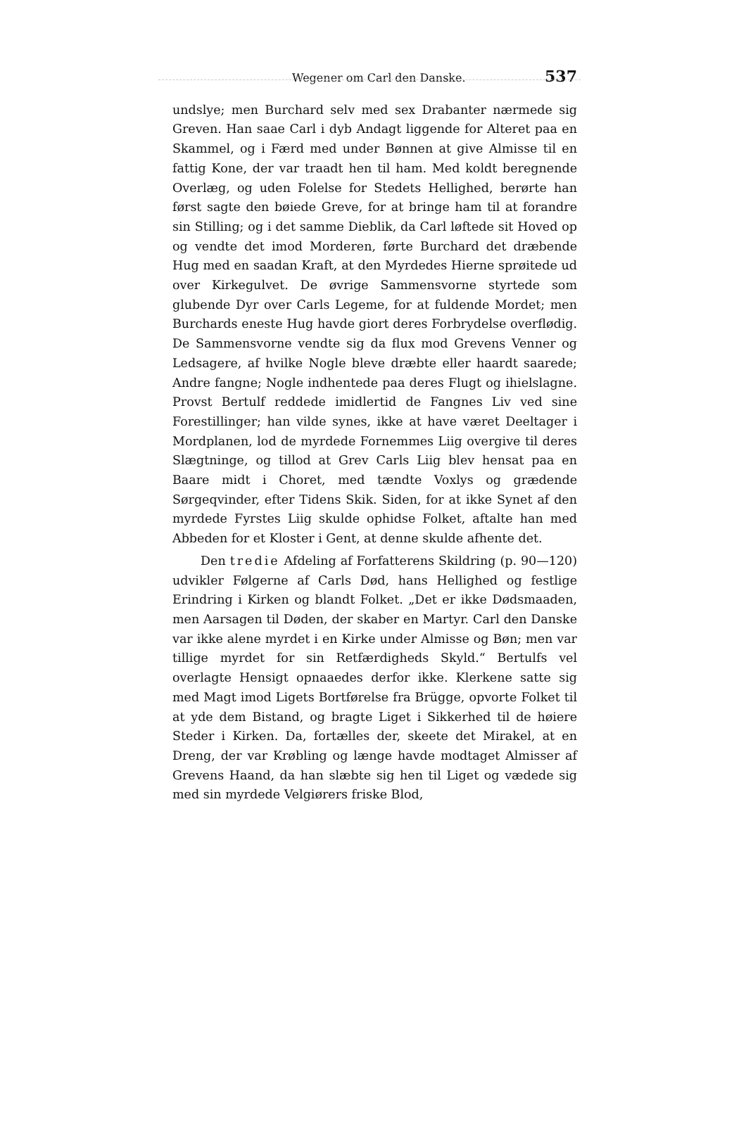Wegener om Carl den Danske. 537
undslye; men Burchard selv med sex Drabanter nærmede sig Greven. Han saae Carl i dyb Andagt liggende for Alteret paa en Skammel, og i Færd med under Bønnen at give Almisse til en fattig Kone, der var traadt hen til ham. Med koldt beregnende Overlæg, og uden Folelse for Stedets Hellighed, berørte han først sagte den bøiede Greve, for at bringe ham til at forandre sin Stilling; og i det samme Dieblik, da Carl løftede sit Hoved op og vendte det imod Morderen, førte Burchard det dræbende Hug med en saadan Kraft, at den Myrdedes Hierne sprøitede ud over Kirkegulvet. De øvrige Sammensvorne styrtede som glubende Dyr over Carls Legeme, for at fuldende Mordet; men Burchards eneste Hug havde giort deres Forbrydelse overflødig. De Sammensvorne vendte sig da flux mod Grevens Venner og Ledsagere, af hvilke Nogle bleve dræbte eller haardt saarede; Andre fangne; Nogle indhentede paa deres Flugt og ihielslagne. Provst Bertulf reddede imidlertid de Fangnes Liv ved sine Forestillinger; han vilde synes, ikke at have været Deeltager i Mordplanen, lod de myrdede Fornemmes Liig overgive til deres Slægtninge, og tillod at Grev Carls Liig blev hensat paa en Baare midt i Choret, med tændte Voxlys og grædende Sørgeqvinder, efter Tidens Skik. Siden, for at ikke Synet af den myrdede Fyrstes Liig skulde ophidse Folket, aftalte han med Abbeden for et Kloster i Gent, at denne skulde afhente det.
Den tredie Afdeling af Forfatterens Skildring (p. 90—120) udvikler Følgerne af Carls Død, hans Hellighed og festlige Erindring i Kirken og blandt Folket. „Det er ikke Dødsmaaden, men Aarsagen til Døden, der skaber en Martyr. Carl den Danske var ikke alene myrdet i en Kirke under Almisse og Bøn; men var tillige myrdet for sin Retfærdigheds Skyld.“ Bertulfs vel overlagte Hensigt opnaaedes derfor ikke. Klerkene satte sig med Magt imod Ligets Bortførelse fra Brügge, opvorte Folket til at yde dem Bistand, og bragte Liget i Sikkerhed til de høiere Steder i Kirken. Da, fortælles der, skeete det Mirakel, at en Dreng, der var Krøbling og længe havde modtaget Almisser af Grevens Haand, da han slæbte sig hen til Liget og vædede sig med sin myrdede Velgiørers friske Blod,